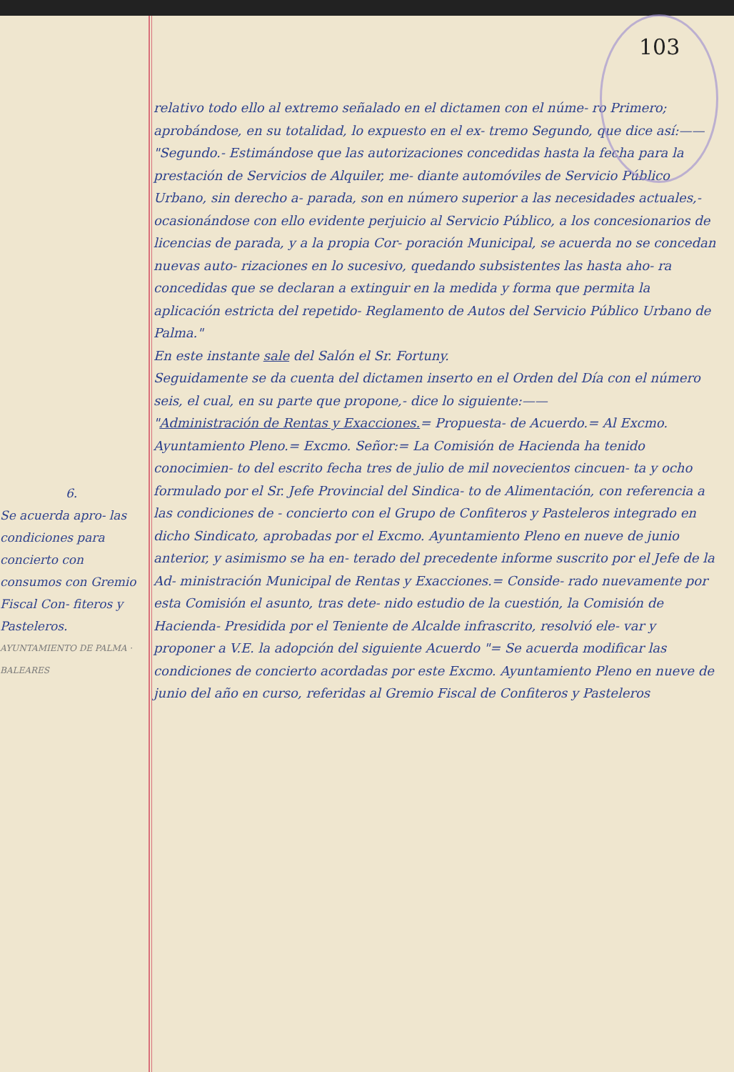103
6.
Se acuerda apro- las condiciones para concierto con consumos con Gremio Fiscal Con- fiteros y Pasteleros.
AYUNTAMIENTO DE PALMA · BALEARES
relativo todo ello al extremo señalado en el dictamen con el núme- ro Primero; aprobándose, en su totalidad, lo expuesto en el ex- tremo Segundo, que dice así:——
"Segundo.- Estimándose que las autorizaciones concedidas hasta la fecha para la prestación de Servicios de Alquiler, me- diante automóviles de Servicio Público Urbano, sin derecho a- parada, son en número superior a las necesidades actuales,- ocasionándose con ello evidente perjuicio al Servicio Público, a los concesionarios de licencias de parada, y a la propia Cor- poración Municipal, se acuerda no se concedan nuevas auto- rizaciones en lo sucesivo, quedando subsistentes las hasta aho- ra concedidas que se declaran a extinguir en la medida y forma que permita la aplicación estricta del repetido- Reglamento de Autos del Servicio Público Urbano de Palma."
En este instante sale del Salón el Sr. Fortuny.
Seguidamente se da cuenta del dictamen inserto en el Orden del Día con el número seis, el cual, en su parte que propone,- dice lo siguiente:——
"Administración de Rentas y Exacciones.= Propuesta- de Acuerdo.= Al Excmo. Ayuntamiento Pleno.= Excmo. Señor:= La Comisión de Hacienda ha tenido conocimien- to del escrito fecha tres de julio de mil novecientos cincuen- ta y ocho formulado por el Sr. Jefe Provincial del Sindica- to de Alimentación, con referencia a las condiciones de - concierto con el Grupo de Confiteros y Pasteleros integrado en dicho Sindicato, aprobadas por el Excmo. Ayuntamiento Pleno en nueve de junio anterior, y asimismo se ha en- terado del precedente informe suscrito por el Jefe de la Ad- ministración Municipal de Rentas y Exacciones.= Conside- rado nuevamente por esta Comisión el asunto, tras dete- nido estudio de la cuestión, la Comisión de Hacienda- Presidida por el Teniente de Alcalde infrascrito, resolvió ele- var y proponer a V.E. la adopción del siguiente Acuerdo "= Se acuerda modificar las condiciones de concierto acordadas por este Excmo. Ayuntamiento Pleno en nueve de junio del año en curso, referidas al Gremio Fiscal de Confiteros y Pasteleros